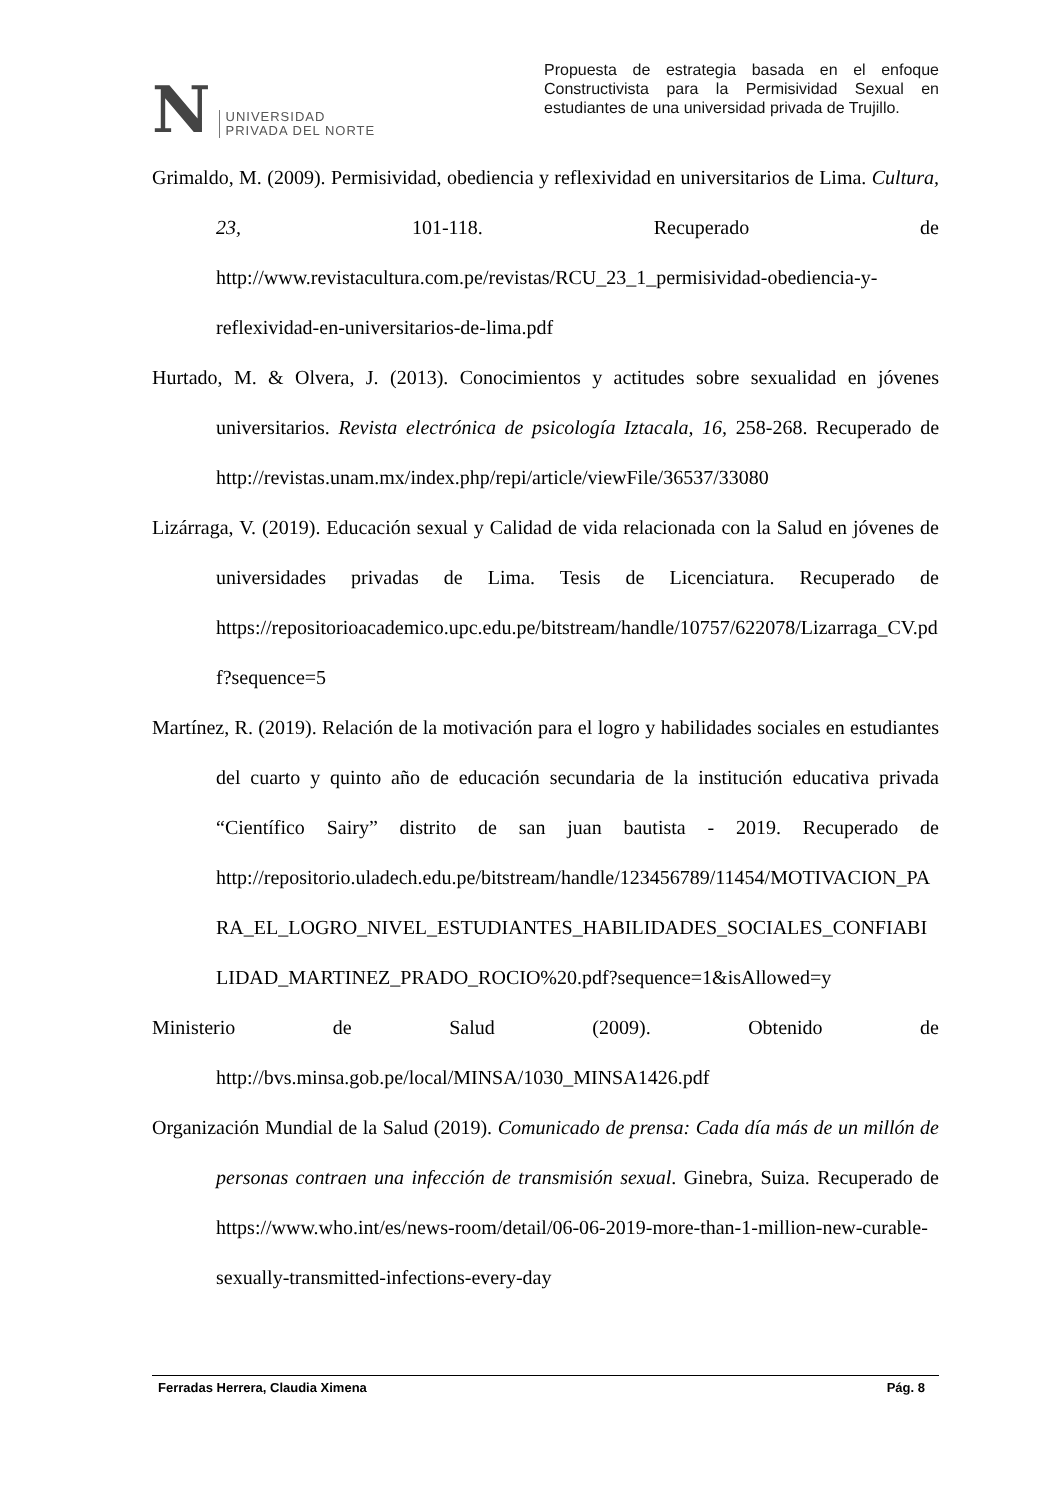N
UNIVERSIDAD
PRIVADA DEL NORTE
Propuesta de estrategia basada en el enfoque Constructivista para la Permisividad Sexual en estudiantes de una universidad privada de Trujillo.
Grimaldo, M. (2009). Permisividad, obediencia y reflexividad en universitarios de Lima. Cultura, 23, 101-118. Recuperado de http://www.revistacultura.com.pe/revistas/RCU_23_1_permisividad-obediencia-y-reflexividad-en-universitarios-de-lima.pdf
Hurtado, M. & Olvera, J. (2013). Conocimientos y actitudes sobre sexualidad en jóvenes universitarios. Revista electrónica de psicología Iztacala, 16, 258-268. Recuperado de http://revistas.unam.mx/index.php/repi/article/viewFile/36537/33080
Lizárraga, V. (2019). Educación sexual y Calidad de vida relacionada con la Salud en jóvenes de universidades privadas de Lima. Tesis de Licenciatura. Recuperado de https://repositorioacademico.upc.edu.pe/bitstream/handle/10757/622078/Lizarraga_CV.pdf?sequence=5
Martínez, R. (2019). Relación de la motivación para el logro y habilidades sociales en estudiantes del cuarto y quinto año de educación secundaria de la institución educativa privada “Científico Sairy” distrito de san juan bautista - 2019. Recuperado de http://repositorio.uladech.edu.pe/bitstream/handle/123456789/11454/MOTIVACION_PARA_EL_LOGRO_NIVEL_ESTUDIANTES_HABILIDADES_SOCIALES_CONFIABILIDAD_MARTINEZ_PRADO_ROCIO%20.pdf?sequence=1&isAllowed=y
Ministerio de Salud (2009). Obtenido de http://bvs.minsa.gob.pe/local/MINSA/1030_MINSA1426.pdf
Organización Mundial de la Salud (2019). Comunicado de prensa: Cada día más de un millón de personas contraen una infección de transmisión sexual. Ginebra, Suiza. Recuperado de https://www.who.int/es/news-room/detail/06-06-2019-more-than-1-million-new-curable-sexually-transmitted-infections-every-day
Ferradas Herrera, Claudia Ximena Pág. 8